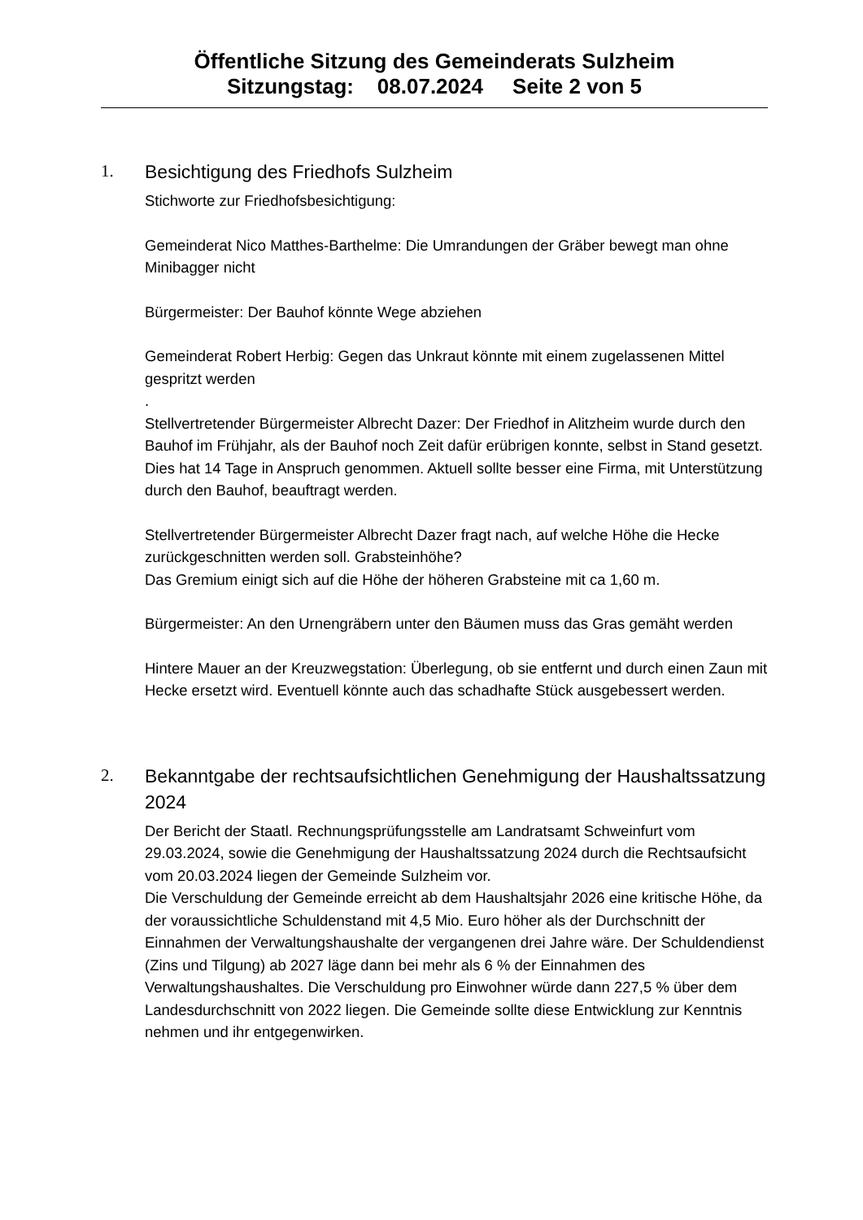Öffentliche Sitzung des Gemeinderats Sulzheim
Sitzungstag: 08.07.2024 Seite 2 von 5
1.
Besichtigung des Friedhofs Sulzheim
Stichworte zur Friedhofsbesichtigung:
Gemeinderat Nico Matthes-Barthelme: Die Umrandungen der Gräber bewegt man ohne Minibagger nicht
Bürgermeister: Der Bauhof könnte Wege abziehen
Gemeinderat Robert Herbig: Gegen das Unkraut könnte mit einem zugelassenen Mittel gespritzt werden
.
Stellvertretender Bürgermeister Albrecht Dazer: Der Friedhof in Alitzheim wurde durch den Bauhof im Frühjahr, als der Bauhof noch Zeit dafür erübrigen konnte, selbst in Stand gesetzt. Dies hat 14 Tage in Anspruch genommen. Aktuell sollte besser eine Firma, mit Unterstützung durch den Bauhof, beauftragt werden.
Stellvertretender Bürgermeister Albrecht Dazer fragt nach, auf welche Höhe die Hecke zurückgeschnitten werden soll. Grabsteinhöhe?
Das Gremium einigt sich auf die Höhe der höheren Grabsteine mit ca 1,60 m.
Bürgermeister: An den Urnengräbern unter den Bäumen muss das Gras gemäht werden
Hintere Mauer an der Kreuzwegstation: Überlegung, ob sie entfernt und durch einen Zaun mit Hecke ersetzt wird. Eventuell könnte auch das schadhafte Stück ausgebessert werden.
2.
Bekanntgabe der rechtsaufsichtlichen Genehmigung der Haushaltssatzung 2024
Der Bericht der Staatl. Rechnungsprüfungsstelle am Landratsamt Schweinfurt vom 29.03.2024, sowie die Genehmigung der Haushaltssatzung 2024 durch die Rechtsaufsicht vom 20.03.2024 liegen der Gemeinde Sulzheim vor.
Die Verschuldung der Gemeinde erreicht ab dem Haushaltsjahr 2026 eine kritische Höhe, da der voraussichtliche Schuldenstand mit 4,5 Mio. Euro höher als der Durchschnitt der Einnahmen der Verwaltungshaushalte der vergangenen drei Jahre wäre. Der Schuldendienst (Zins und Tilgung) ab 2027 läge dann bei mehr als 6 % der Einnahmen des Verwaltungshaushaltes. Die Verschuldung pro Einwohner würde dann 227,5 % über dem Landesdurchschnitt von 2022 liegen. Die Gemeinde sollte diese Entwicklung zur Kenntnis nehmen und ihr entgegenwirken.